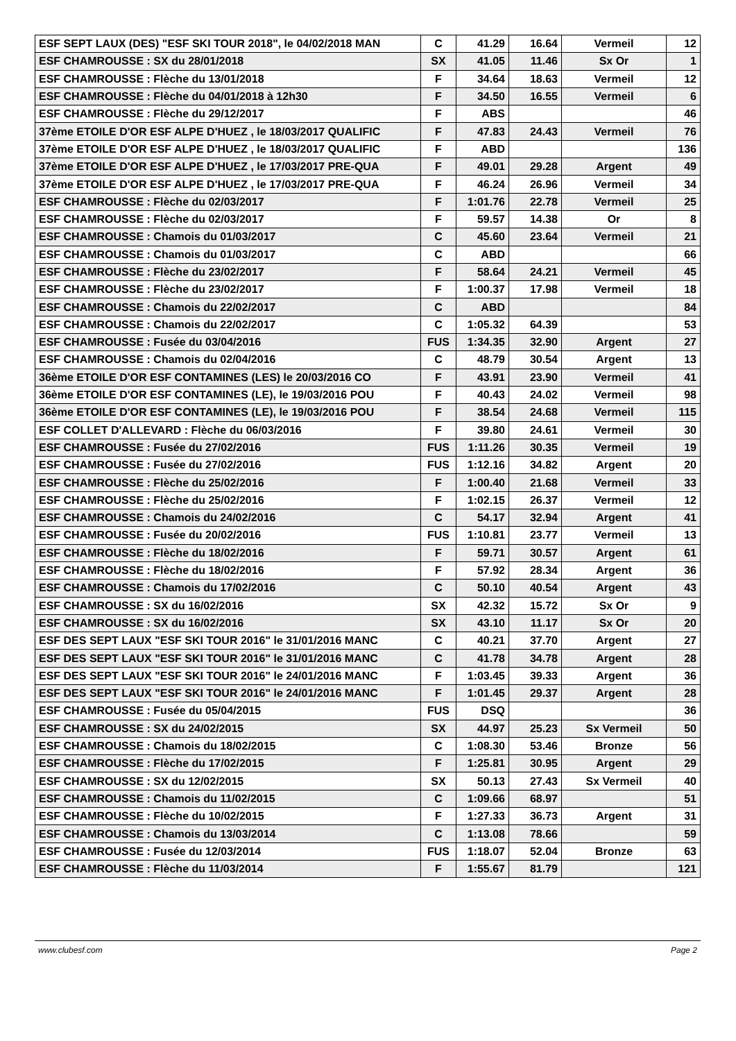| ESF SEPT LAUX (DES) "ESF SKI TOUR 2018", le 04/02/2018 MAN | C | 41.29 | 16.64 | Vermeil | 12 |
| ESF CHAMROUSSE : SX du 28/01/2018 | SX | 41.05 | 11.46 | Sx Or | 1 |
| ESF CHAMROUSSE : Flèche du 13/01/2018 | F | 34.64 | 18.63 | Vermeil | 12 |
| ESF CHAMROUSSE : Flèche du 04/01/2018 à 12h30 | F | 34.50 | 16.55 | Vermeil | 6 |
| ESF CHAMROUSSE : Flèche du 29/12/2017 | F | ABS | | | 46 |
| 37ème ETOILE D'OR ESF ALPE D'HUEZ , le 18/03/2017 QUALIFIC | F | 47.83 | 24.43 | Vermeil | 76 |
| 37ème ETOILE D'OR ESF ALPE D'HUEZ , le 18/03/2017 QUALIFIC | F | ABD | | | 136 |
| 37ème ETOILE D'OR ESF ALPE D'HUEZ , le 17/03/2017 PRE-QUA | F | 49.01 | 29.28 | Argent | 49 |
| 37ème ETOILE D'OR ESF ALPE D'HUEZ , le 17/03/2017 PRE-QUA | F | 46.24 | 26.96 | Vermeil | 34 |
| ESF CHAMROUSSE : Flèche du 02/03/2017 | F | 1:01.76 | 22.78 | Vermeil | 25 |
| ESF CHAMROUSSE : Flèche du 02/03/2017 | F | 59.57 | 14.38 | Or | 8 |
| ESF CHAMROUSSE : Chamois du 01/03/2017 | C | 45.60 | 23.64 | Vermeil | 21 |
| ESF CHAMROUSSE : Chamois du 01/03/2017 | C | ABD | | | 66 |
| ESF CHAMROUSSE : Flèche du 23/02/2017 | F | 58.64 | 24.21 | Vermeil | 45 |
| ESF CHAMROUSSE : Flèche du 23/02/2017 | F | 1:00.37 | 17.98 | Vermeil | 18 |
| ESF CHAMROUSSE : Chamois du 22/02/2017 | C | ABD | | | 84 |
| ESF CHAMROUSSE : Chamois du 22/02/2017 | C | 1:05.32 | 64.39 | | 53 |
| ESF CHAMROUSSE : Fusée du 03/04/2016 | FUS | 1:34.35 | 32.90 | Argent | 27 |
| ESF CHAMROUSSE : Chamois du 02/04/2016 | C | 48.79 | 30.54 | Argent | 13 |
| 36ème ETOILE D'OR ESF CONTAMINES (LES) le 20/03/2016 CO | F | 43.91 | 23.90 | Vermeil | 41 |
| 36ème ETOILE D'OR ESF CONTAMINES (LE), le 19/03/2016 POU | F | 40.43 | 24.02 | Vermeil | 98 |
| 36ème ETOILE D'OR ESF CONTAMINES (LE), le 19/03/2016 POU | F | 38.54 | 24.68 | Vermeil | 115 |
| ESF COLLET D'ALLEVARD : Flèche du 06/03/2016 | F | 39.80 | 24.61 | Vermeil | 30 |
| ESF CHAMROUSSE : Fusée du 27/02/2016 | FUS | 1:11.26 | 30.35 | Vermeil | 19 |
| ESF CHAMROUSSE : Fusée du 27/02/2016 | FUS | 1:12.16 | 34.82 | Argent | 20 |
| ESF CHAMROUSSE : Flèche du 25/02/2016 | F | 1:00.40 | 21.68 | Vermeil | 33 |
| ESF CHAMROUSSE : Flèche du 25/02/2016 | F | 1:02.15 | 26.37 | Vermeil | 12 |
| ESF CHAMROUSSE : Chamois du 24/02/2016 | C | 54.17 | 32.94 | Argent | 41 |
| ESF CHAMROUSSE : Fusée du 20/02/2016 | FUS | 1:10.81 | 23.77 | Vermeil | 13 |
| ESF CHAMROUSSE : Flèche du 18/02/2016 | F | 59.71 | 30.57 | Argent | 61 |
| ESF CHAMROUSSE : Flèche du 18/02/2016 | F | 57.92 | 28.34 | Argent | 36 |
| ESF CHAMROUSSE : Chamois du 17/02/2016 | C | 50.10 | 40.54 | Argent | 43 |
| ESF CHAMROUSSE : SX du 16/02/2016 | SX | 42.32 | 15.72 | Sx Or | 9 |
| ESF CHAMROUSSE : SX du 16/02/2016 | SX | 43.10 | 11.17 | Sx Or | 20 |
| ESF DES SEPT LAUX "ESF SKI TOUR 2016" le 31/01/2016 MANC | C | 40.21 | 37.70 | Argent | 27 |
| ESF DES SEPT LAUX "ESF SKI TOUR 2016" le 31/01/2016 MANC | C | 41.78 | 34.78 | Argent | 28 |
| ESF DES SEPT LAUX "ESF SKI TOUR 2016" le 24/01/2016 MANC | F | 1:03.45 | 39.33 | Argent | 36 |
| ESF DES SEPT LAUX "ESF SKI TOUR 2016" le 24/01/2016 MANC | F | 1:01.45 | 29.37 | Argent | 28 |
| ESF CHAMROUSSE : Fusée du 05/04/2015 | FUS | DSQ | | | 36 |
| ESF CHAMROUSSE : SX du 24/02/2015 | SX | 44.97 | 25.23 | Sx Vermeil | 50 |
| ESF CHAMROUSSE : Chamois du 18/02/2015 | C | 1:08.30 | 53.46 | Bronze | 56 |
| ESF CHAMROUSSE : Flèche du 17/02/2015 | F | 1:25.81 | 30.95 | Argent | 29 |
| ESF CHAMROUSSE : SX du 12/02/2015 | SX | 50.13 | 27.43 | Sx Vermeil | 40 |
| ESF CHAMROUSSE : Chamois du 11/02/2015 | C | 1:09.66 | 68.97 | | 51 |
| ESF CHAMROUSSE : Flèche du 10/02/2015 | F | 1:27.33 | 36.73 | Argent | 31 |
| ESF CHAMROUSSE : Chamois du 13/03/2014 | C | 1:13.08 | 78.66 | | 59 |
| ESF CHAMROUSSE : Fusée du 12/03/2014 | FUS | 1:18.07 | 52.04 | Bronze | 63 |
| ESF CHAMROUSSE : Flèche du 11/03/2014 | F | 1:55.67 | 81.79 | | 121 |
www.clubesf.com Page 2